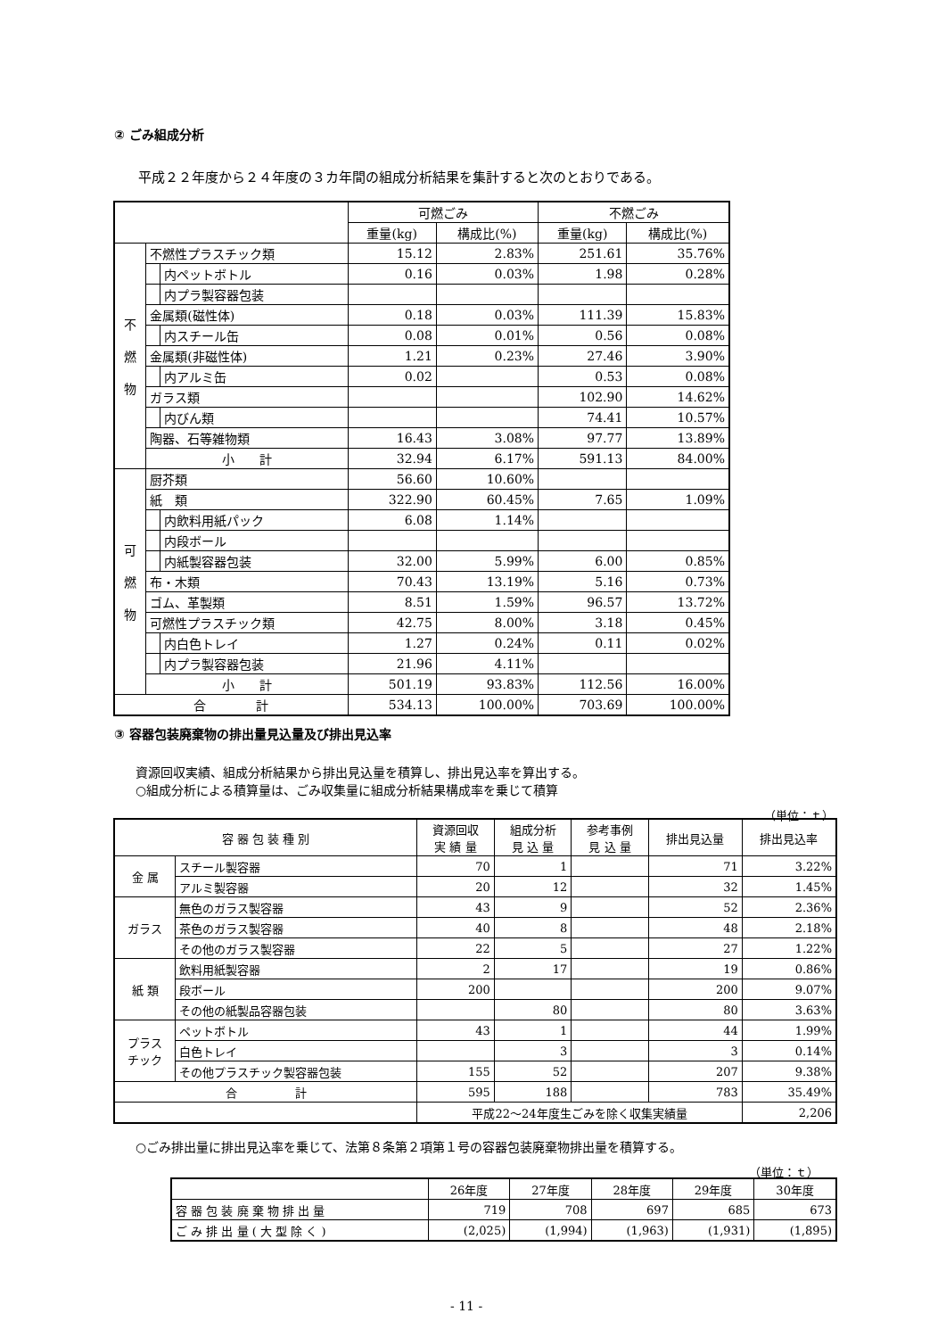② ごみ組成分析
平成２２年度から２４年度の３カ年間の組成分析結果を集計すると次のとおりである。
| | | | 可燃ごみ | | 不燃ごみ | |
| | | | 重量(kg) | 構成比(%) | 重量(kg) | 構成比(%) |
| 不 燃 物 | 不燃性プラスチック類 | | 15.12 | 2.83% | 251.61 | 35.76% |
| | | 内ペットボトル | 0.16 | 0.03% | 1.98 | 0.28% |
| | | 内プラ製容器包装 | | | | |
| | 金属類(磁性体) | | 0.18 | 0.03% | 111.39 | 15.83% |
| | | 内スチール缶 | 0.08 | 0.01% | 0.56 | 0.08% |
| | 金属類(非磁性体) | | 1.21 | 0.23% | 27.46 | 3.90% |
| | | 内アルミ缶 | 0.02 | | 0.53 | 0.08% |
| | ガラス類 | | | | 102.90 | 14.62% |
| | | 内びん類 | | | 74.41 | 10.57% |
| | 陶器、石等雑物類 | | 16.43 | 3.08% | 97.77 | 13.89% |
| | 小 計 | | 32.94 | 6.17% | 591.13 | 84.00% |
| 可 燃 物 | 厨芥類 | | 56.60 | 10.60% | | |
| | 紙 類 | | 322.90 | 60.45% | 7.65 | 1.09% |
| | | 内飲料用紙パック | 6.08 | 1.14% | | |
| | | 内段ボール | | | | |
| | | 内紙製容器包装 | 32.00 | 5.99% | 6.00 | 0.85% |
| | 布・木類 | | 70.43 | 13.19% | 5.16 | 0.73% |
| | ゴム、革製類 | | 8.51 | 1.59% | 96.57 | 13.72% |
| | 可燃性プラスチック類 | | 42.75 | 8.00% | 3.18 | 0.45% |
| | | 内白色トレイ | 1.27 | 0.24% | 0.11 | 0.02% |
| | | 内プラ製容器包装 | 21.96 | 4.11% | | |
| | 小 計 | | 501.19 | 93.83% | 112.56 | 16.00% |
| 合 計 | | | 534.13 | 100.00% | 703.69 | 100.00% |
③ 容器包装廃棄物の排出量見込量及び排出見込率
資源回収実績、組成分析結果から排出見込量を積算し、排出見込率を算出する。
○組成分析による積算量は、ごみ収集量に組成分析結果構成率を乗じて積算
（単位：ｔ）
| 容 器 包 装 種 別 | | 資源回収 実 績 量 | 組成分析 見 込 量 | 参考事例 見 込 量 | 排出見込量 | 排出見込率 |
| --- | --- | --- | --- | --- | --- | --- |
| 金 属 | スチール製容器 | 70 | 1 | | 71 | 3.22% |
| | アルミ製容器 | 20 | 12 | | 32 | 1.45% |
| ガラス | 無色のガラス製容器 | 43 | 9 | | 52 | 2.36% |
| | 茶色のガラス製容器 | 40 | 8 | | 48 | 2.18% |
| | その他のガラス製容器 | 22 | 5 | | 27 | 1.22% |
| 紙 類 | 飲料用紙製容器 | 2 | 17 | | 19 | 0.86% |
| | 段ボール | 200 | | | 200 | 9.07% |
| | その他の紙製品容器包装 | | 80 | | 80 | 3.63% |
| プラス チック | ペットボトル | 43 | 1 | | 44 | 1.99% |
| | 白色トレイ | | 3 | | 3 | 0.14% |
| | その他プラスチック製容器包装 | 155 | 52 | | 207 | 9.38% |
| 合 計 | | 595 | 188 | | 783 | 35.49% |
| | | 平成22～24年度生ごみを除く収集実績量 | | | | 2,206 |
○ごみ排出量に排出見込率を乗じて、法第８条第２項第１号の容器包装廃棄物排出量を積算する。
（単位：ｔ）
| | 26年度 | 27年度 | 28年度 | 29年度 | 30年度 |
| 容 器 包 装 廃 棄 物 排 出 量 | 719 | 708 | 697 | 685 | 673 |
| ご み 排 出 量 ( 大 型 除 く ) | (2,025) | (1,994) | (1,963) | (1,931) | (1,895) |
- 11 -